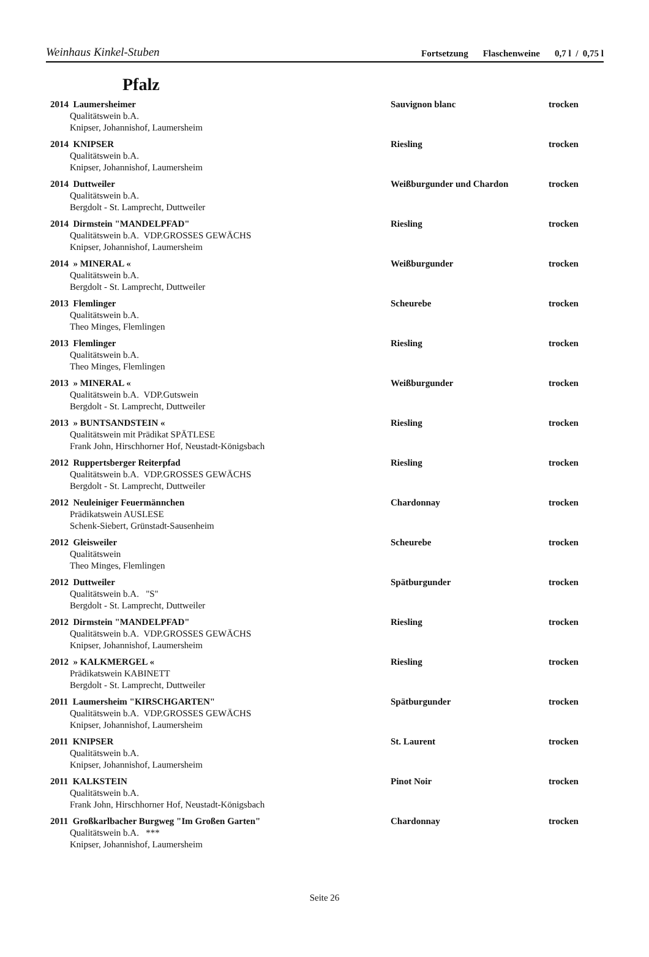Weinhaus Kinkel-Stuben
Fortsetzung Flaschenweine 0,7 l / 0,75 l
Pfalz
2014 Laumersheimer Sauvignon blanc trocken
Qualitätswein b.A.
Knipser, Johannishof, Laumersheim
2014 KNIPSER Riesling trocken
Qualitätswein b.A.
Knipser, Johannishof, Laumersheim
2014 Duttweiler Weißburgunder und Chardon trocken
Qualitätswein b.A.
Bergdolt - St. Lamprecht, Duttweiler
2014 Dirmstein "MANDELPFAD" Riesling trocken
Qualitätswein b.A. VDP.GROSSES GEWÄCHS
Knipser, Johannishof, Laumersheim
2014 » MINERAL « Weißburgunder trocken
Qualitätswein b.A.
Bergdolt - St. Lamprecht, Duttweiler
2013 Flemlinger Scheurebe trocken
Qualitätswein b.A.
Theo Minges, Flemlingen
2013 Flemlinger Riesling trocken
Qualitätswein b.A.
Theo Minges, Flemlingen
2013 » MINERAL « Weißburgunder trocken
Qualitätswein b.A. VDP.Gutswein
Bergdolt - St. Lamprecht, Duttweiler
2013 » BUNTSANDSTEIN « Riesling trocken
Qualitätswein mit Prädikat SPÄTLESE
Frank John, Hirschhorner Hof, Neustadt-Königsbach
2012 Ruppertsberger Reiterpfad Riesling trocken
Qualitätswein b.A. VDP.GROSSES GEWÄCHS
Bergdolt - St. Lamprecht, Duttweiler
2012 Neuleiniger Feuermännchen Chardonnay trocken
Prädikatswein AUSLESE
Schenk-Siebert, Grünstadt-Sausenheim
2012 Gleisweiler Scheurebe trocken
Qualitätswein
Theo Minges, Flemlingen
2012 Duttweiler Spätburgunder trocken
Qualitätswein b.A. "S"
Bergdolt - St. Lamprecht, Duttweiler
2012 Dirmstein "MANDELPFAD" Riesling trocken
Qualitätswein b.A. VDP.GROSSES GEWÄCHS
Knipser, Johannishof, Laumersheim
2012 » KALKMERGEL « Riesling trocken
Prädikatswein KABINETT
Bergdolt - St. Lamprecht, Duttweiler
2011 Laumersheim "KIRSCHGARTEN" Spätburgunder trocken
Qualitätswein b.A. VDP.GROSSES GEWÄCHS
Knipser, Johannishof, Laumersheim
2011 KNIPSER St. Laurent trocken
Qualitätswein b.A.
Knipser, Johannishof, Laumersheim
2011 KALKSTEIN Pinot Noir trocken
Qualitätswein b.A.
Frank John, Hirschhorner Hof, Neustadt-Königsbach
2011 Großkarlbacher Burgweg "Im Großen Garten" Chardonnay trocken
Qualitätswein b.A. ***
Knipser, Johannishof, Laumersheim
Seite 26